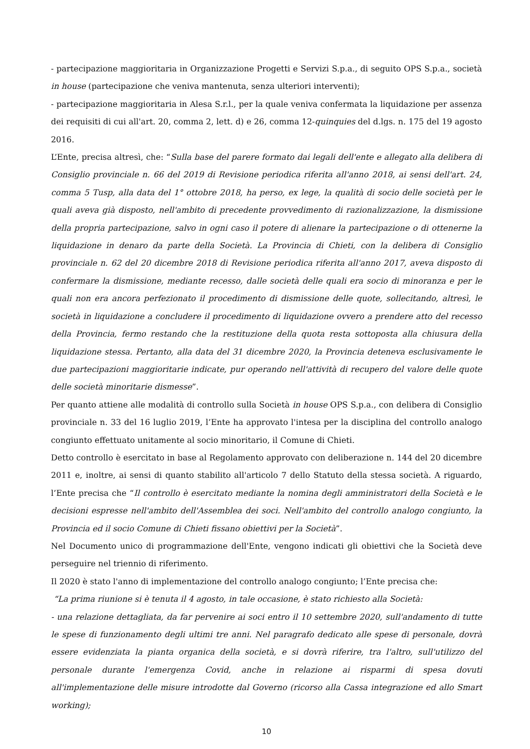- partecipazione maggioritaria in Organizzazione Progetti e Servizi S.p.a., di seguito OPS S.p.a., società in house (partecipazione che veniva mantenuta, senza ulteriori interventi);
- partecipazione maggioritaria in Alesa S.r.l., per la quale veniva confermata la liquidazione per assenza dei requisiti di cui all'art. 20, comma 2, lett. d) e 26, comma 12-quinquies del d.lgs. n. 175 del 19 agosto 2016.
L’Ente, precisa altresì, che: “Sulla base del parere formato dai legali dell'ente e allegato alla delibera di Consiglio provinciale n. 66 del 2019 di Revisione periodica riferita all'anno 2018, ai sensi dell'art. 24, comma 5 Tusp, alla data del 1° ottobre 2018, ha perso, ex lege, la qualità di socio delle società per le quali aveva già disposto, nell'ambito di precedente provvedimento di razionalizzazione, la dismissione della propria partecipazione, salvo in ogni caso il potere di alienare la partecipazione o di ottenerne la liquidazione in denaro da parte della Società. La Provincia di Chieti, con la delibera di Consiglio provinciale n. 62 del 20 dicembre 2018 di Revisione periodica riferita all'anno 2017, aveva disposto di confermare la dismissione, mediante recesso, dalle società delle quali era socio di minoranza e per le quali non era ancora perfezionato il procedimento di dismissione delle quote, sollecitando, altresì, le società in liquidazione a concludere il procedimento di liquidazione ovvero a prendere atto del recesso della Provincia, fermo restando che la restituzione della quota resta sottoposta alla chiusura della liquidazione stessa. Pertanto, alla data del 31 dicembre 2020, la Provincia deteneva esclusivamente le due partecipazioni maggioritarie indicate, pur operando nell'attività di recupero del valore delle quote delle società minoritarie dismesse”.
Per quanto attiene alle modalità di controllo sulla Società in house OPS S.p.a., con delibera di Consiglio provinciale n. 33 del 16 luglio 2019, l’Ente ha approvato l'intesa per la disciplina del controllo analogo congiunto effettuato unitamente al socio minoritario, il Comune di Chieti.
Detto controllo è esercitato in base al Regolamento approvato con deliberazione n. 144 del 20 dicembre 2011 e, inoltre, ai sensi di quanto stabilito all'articolo 7 dello Statuto della stessa società. A riguardo, l’Ente precisa che “Il controllo è esercitato mediante la nomina degli amministratori della Società e le decisioni espresse nell'ambito dell'Assemblea dei soci. Nell'ambito del controllo analogo congiunto, la Provincia ed il socio Comune di Chieti fissano obiettivi per la Società”.
Nel Documento unico di programmazione dell'Ente, vengono indicati gli obiettivi che la Società deve perseguire nel triennio di riferimento.
Il 2020 è stato l'anno di implementazione del controllo analogo congiunto; l’Ente precisa che:
“La prima riunione si è tenuta il 4 agosto, in tale occasione, è stato richiesto alla Società:
- una relazione dettagliata, da far pervenire ai soci entro il 10 settembre 2020, sull'andamento di tutte le spese di funzionamento degli ultimi tre anni. Nel paragrafo dedicato alle spese di personale, dovrà essere evidenziata la pianta organica della società, e si dovrà riferire, tra l'altro, sull'utilizzo del personale durante l'emergenza Covid, anche in relazione ai risparmi di spesa dovuti all'implementazione delle misure introdotte dal Governo (ricorso alla Cassa integrazione ed allo Smart working);
10